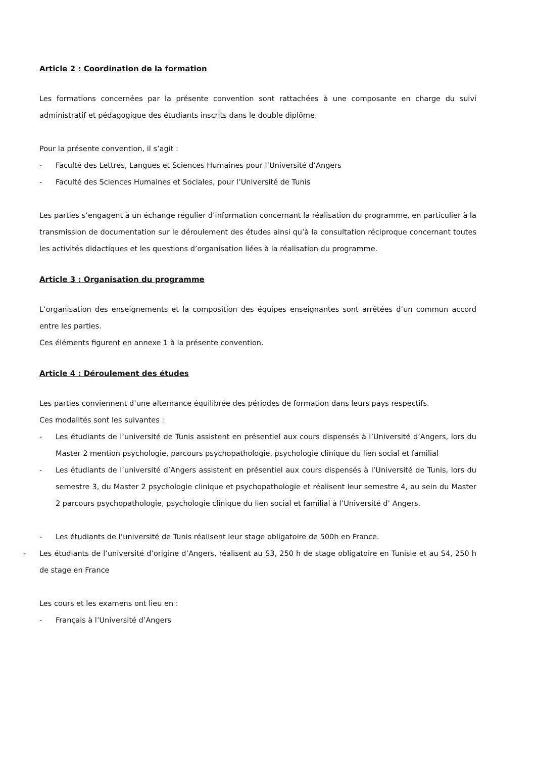Article 2 : Coordination de la formation
Les formations concernées par la présente convention sont rattachées à une composante en charge du suivi administratif et pédagogique des étudiants inscrits dans le double diplôme.
Pour la présente convention, il s’agit :
- Faculté des Lettres, Langues et Sciences Humaines pour l’Université d’Angers
- Faculté des Sciences Humaines et Sociales, pour l’Université de Tunis
Les parties s’engagent à un échange régulier d’information concernant la réalisation du programme, en particulier à la transmission de documentation sur le déroulement des études ainsi qu’à la consultation réciproque concernant toutes les activités didactiques et les questions d’organisation liées à la réalisation du programme.
Article 3 : Organisation du programme
L’organisation des enseignements et la composition des équipes enseignantes sont arrêtées d’un commun accord entre les parties.
Ces éléments figurent en annexe 1 à la présente convention.
Article 4 : Déroulement des études
Les parties conviennent d’une alternance équilibrée des périodes de formation dans leurs pays respectifs.
Ces modalités sont les suivantes :
- Les étudiants de l’université de Tunis assistent en présentiel aux cours dispensés à l’Université d’Angers, lors du Master 2 mention psychologie, parcours psychopathologie, psychologie clinique du lien social et familial
- Les étudiants de l’université d’Angers assistent en présentiel aux cours dispensés à l’Université de Tunis, lors du semestre 3, du Master 2 psychologie clinique et psychopathologie et réalisent leur semestre 4, au sein du Master 2 parcours psychopathologie, psychologie clinique du lien social et familial à l’Université d’ Angers.
- Les étudiants de l’université de Tunis réalisent leur stage obligatoire de 500h en France.
- Les étudiants de l’université d’origine d’Angers, réalisent au S3, 250 h de stage obligatoire en Tunisie et au S4, 250 h de stage en France
Les cours et les examens ont lieu en :
- Français à l’Université d’Angers